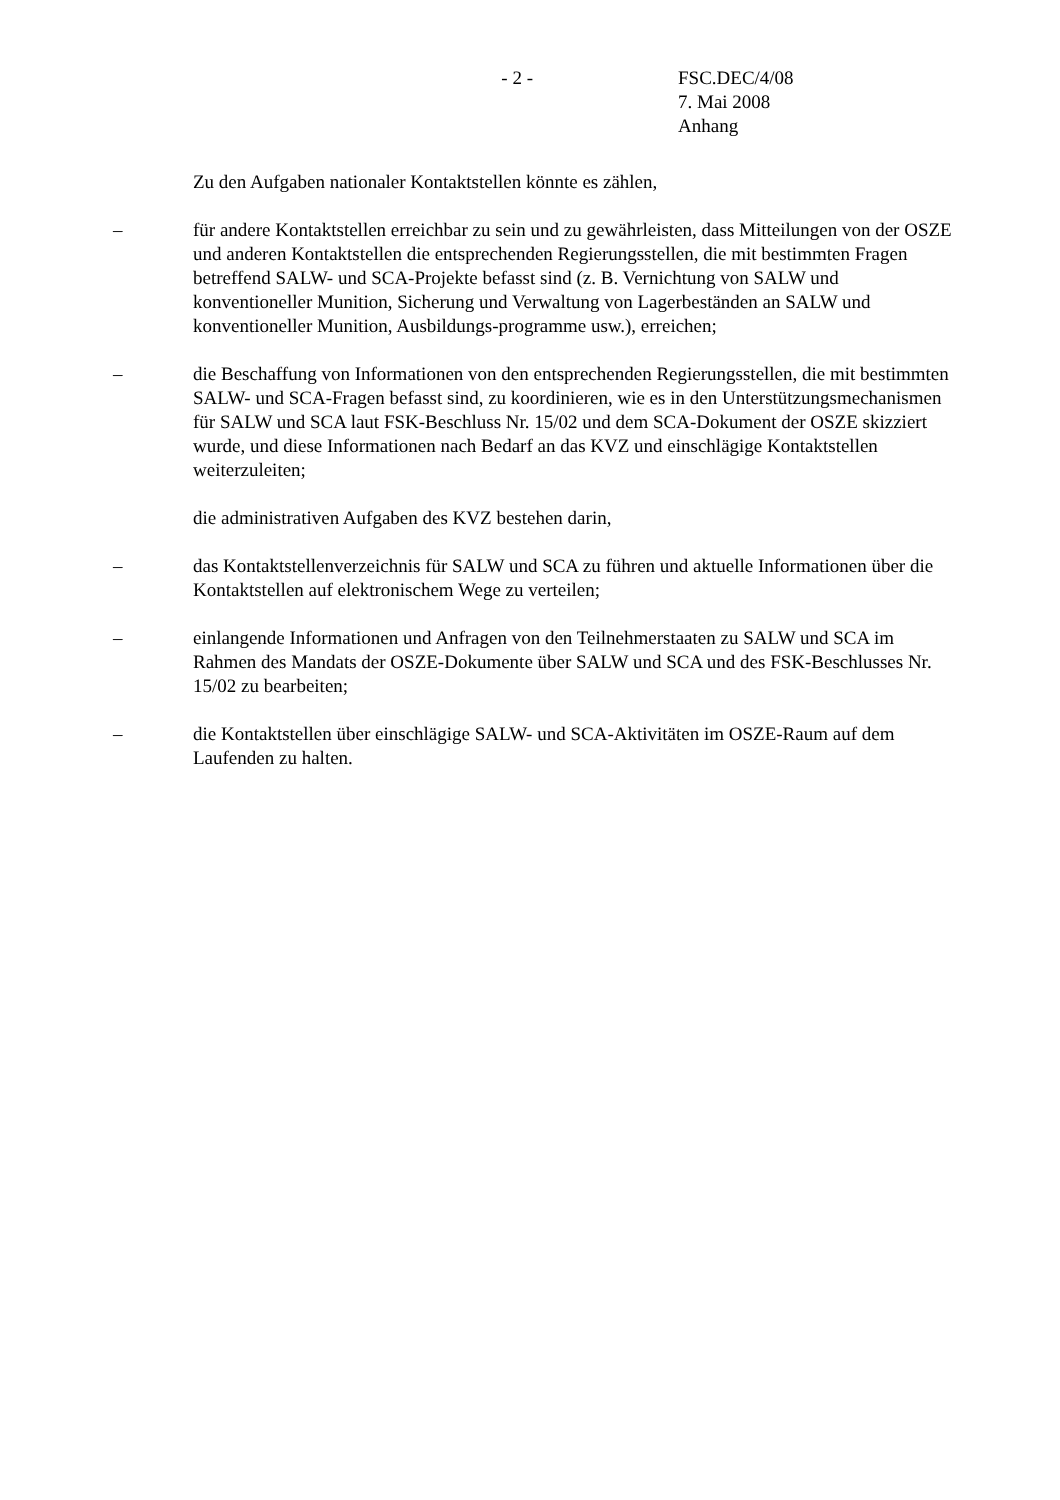- 2 - FSC.DEC/4/08
7. Mai 2008
Anhang
Zu den Aufgaben nationaler Kontaktstellen könnte es zählen,
– für andere Kontaktstellen erreichbar zu sein und zu gewährleisten, dass Mitteilungen von der OSZE und anderen Kontaktstellen die entsprechenden Regierungsstellen, die mit bestimmten Fragen betreffend SALW- und SCA-Projekte befasst sind (z. B. Vernichtung von SALW und konventioneller Munition, Sicherung und Verwaltung von Lagerbeständen an SALW und konventioneller Munition, Ausbildungs-programme usw.), erreichen;
– die Beschaffung von Informationen von den entsprechenden Regierungsstellen, die mit bestimmten SALW- und SCA-Fragen befasst sind, zu koordinieren, wie es in den Unterstützungsmechanismen für SALW und SCA laut FSK-Beschluss Nr. 15/02 und dem SCA-Dokument der OSZE skizziert wurde, und diese Informationen nach Bedarf an das KVZ und einschlägige Kontaktstellen weiterzuleiten;
die administrativen Aufgaben des KVZ bestehen darin,
– das Kontaktstellenverzeichnis für SALW und SCA zu führen und aktuelle Informationen über die Kontaktstellen auf elektronischem Wege zu verteilen;
– einlangende Informationen und Anfragen von den Teilnehmerstaaten zu SALW und SCA im Rahmen des Mandats der OSZE-Dokumente über SALW und SCA und des FSK-Beschlusses Nr. 15/02 zu bearbeiten;
– die Kontaktstellen über einschlägige SALW- und SCA-Aktivitäten im OSZE-Raum auf dem Laufenden zu halten.